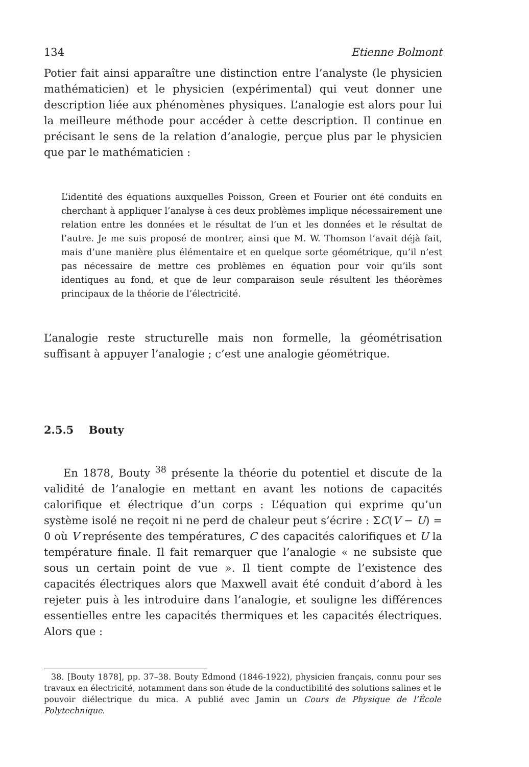134 Etienne Bolmont
Potier fait ainsi apparaître une distinction entre l’analyste (le physicien mathématicien) et le physicien (expérimental) qui veut donner une description liée aux phénomènes physiques. L’analogie est alors pour lui la meilleure méthode pour accéder à cette description. Il continue en précisant le sens de la relation d’analogie, perçue plus par le physicien que par le mathématicien :
L’identité des équations auxquelles Poisson, Green et Fourier ont été conduits en cherchant à appliquer l’analyse à ces deux problèmes implique nécessairement une relation entre les données et le résultat de l’un et les données et le résultat de l’autre. Je me suis proposé de montrer, ainsi que M. W. Thomson l’avait déjà fait, mais d’une manière plus élémentaire et en quelque sorte géométrique, qu’il n’est pas nécessaire de mettre ces problèmes en équation pour voir qu’ils sont identiques au fond, et que de leur comparaison seule résultent les théorèmes principaux de la théorie de l’électricité.
L’analogie reste structurelle mais non formelle, la géométrisation suffisant à appuyer l’analogie ; c’est une analogie géométrique.
2.5.5 Bouty
En 1878, Bouty <sup>38</sup> présente la théorie du potentiel et discute de la validité de l’analogie en mettant en avant les notions de capacités calorifique et électrique d’un corps : L’équation qui exprime qu’un système isolé ne reçoit ni ne perd de chaleur peut s’écrire : ΣC(V − U) = 0 où V représente des températures, C des capacités calorifiques et U la température finale. Il fait remarquer que l’analogie « ne subsiste que sous un certain point de vue ». Il tient compte de l’existence des capacités électriques alors que Maxwell avait été conduit d’abord à les rejeter puis à les introduire dans l’analogie, et souligne les différences essentielles entre les capacités thermiques et les capacités électriques. Alors que :
38. [Bouty 1878], pp. 37–38. Bouty Edmond (1846-1922), physicien français, connu pour ses travaux en électricité, notamment dans son étude de la conductibilité des solutions salines et le pouvoir diélectrique du mica. A publié avec Jamin un Cours de Physique de l’École Polytechnique.